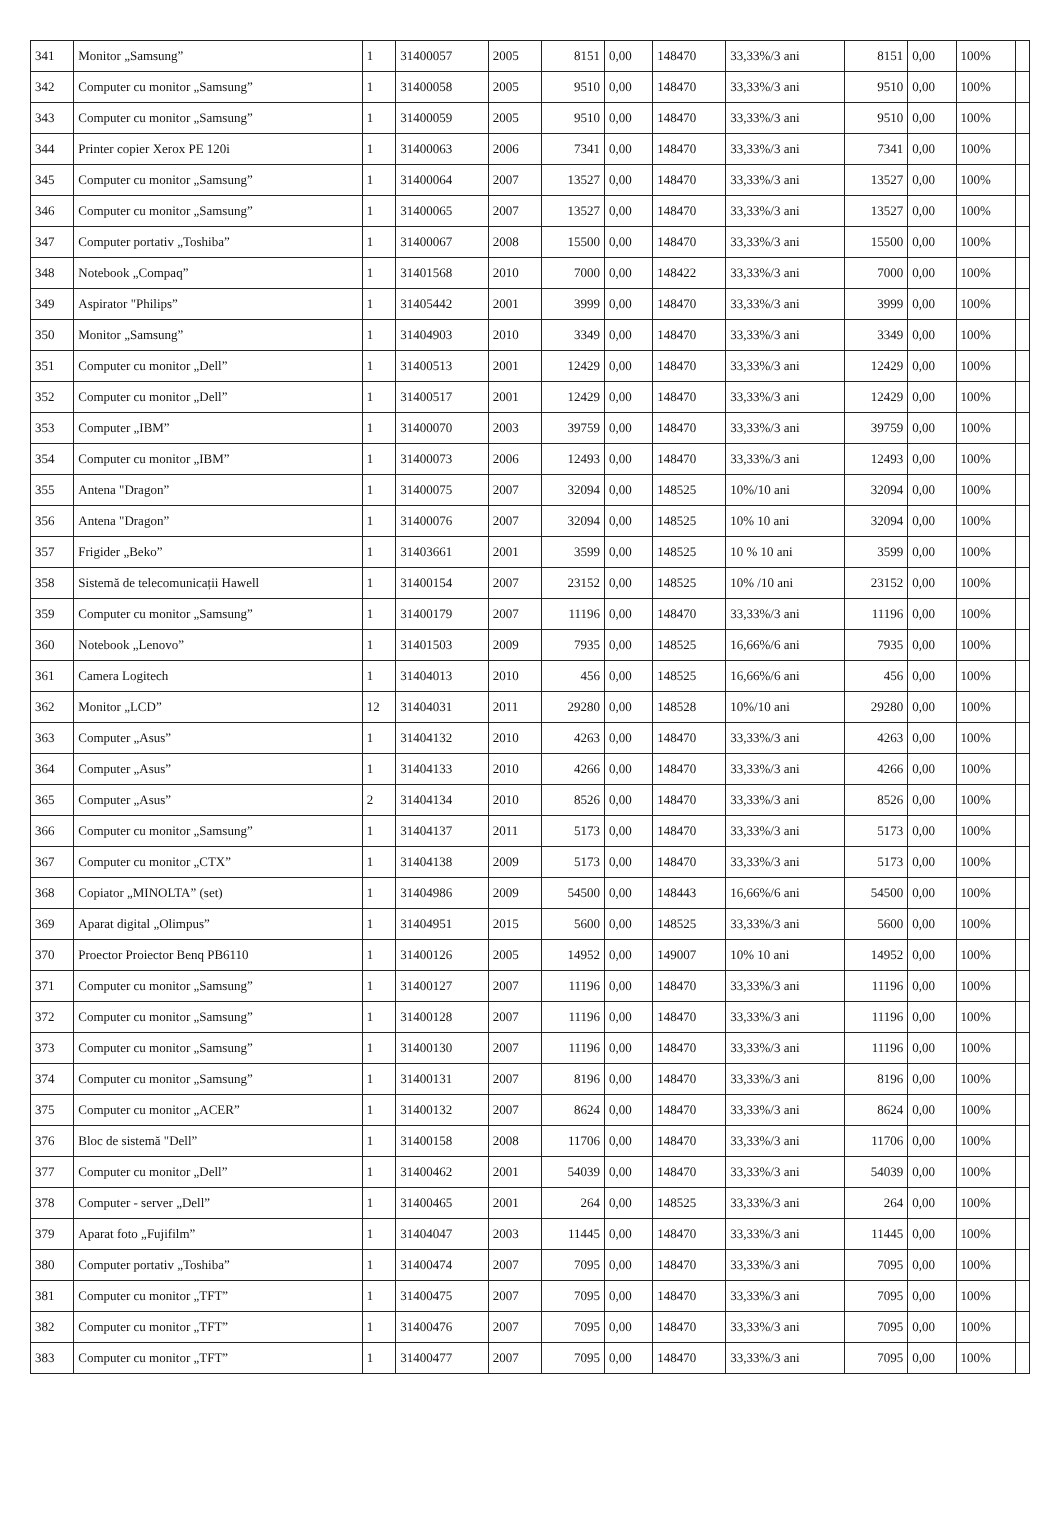| 341 | Monitor „Samsung” | 1 | 31400057 | 2005 | 8151 | 0,00 | 148470 | 33,33%/3 ani | 8151 | 0,00 | 100% | |
| 342 | Computer cu monitor „Samsung” | 1 | 31400058 | 2005 | 9510 | 0,00 | 148470 | 33,33%/3 ani | 9510 | 0,00 | 100% | |
| 343 | Computer cu monitor „Samsung” | 1 | 31400059 | 2005 | 9510 | 0,00 | 148470 | 33,33%/3 ani | 9510 | 0,00 | 100% | |
| 344 | Printer copier Xerox PE 120i | 1 | 31400063 | 2006 | 7341 | 0,00 | 148470 | 33,33%/3 ani | 7341 | 0,00 | 100% | |
| 345 | Computer cu monitor „Samsung” | 1 | 31400064 | 2007 | 13527 | 0,00 | 148470 | 33,33%/3 ani | 13527 | 0,00 | 100% | |
| 346 | Computer cu monitor „Samsung” | 1 | 31400065 | 2007 | 13527 | 0,00 | 148470 | 33,33%/3 ani | 13527 | 0,00 | 100% | |
| 347 | Computer portativ „Toshiba” | 1 | 31400067 | 2008 | 15500 | 0,00 | 148470 | 33,33%/3 ani | 15500 | 0,00 | 100% | |
| 348 | Notebook „Compaq” | 1 | 31401568 | 2010 | 7000 | 0,00 | 148422 | 33,33%/3 ani | 7000 | 0,00 | 100% | |
| 349 | Aspirator "Philips” | 1 | 31405442 | 2001 | 3999 | 0,00 | 148470 | 33,33%/3 ani | 3999 | 0,00 | 100% | |
| 350 | Monitor „Samsung” | 1 | 31404903 | 2010 | 3349 | 0,00 | 148470 | 33,33%/3 ani | 3349 | 0,00 | 100% | |
| 351 | Computer cu monitor „Dell” | 1 | 31400513 | 2001 | 12429 | 0,00 | 148470 | 33,33%/3 ani | 12429 | 0,00 | 100% | |
| 352 | Computer cu monitor „Dell” | 1 | 31400517 | 2001 | 12429 | 0,00 | 148470 | 33,33%/3 ani | 12429 | 0,00 | 100% | |
| 353 | Computer „IBM” | 1 | 31400070 | 2003 | 39759 | 0,00 | 148470 | 33,33%/3 ani | 39759 | 0,00 | 100% | |
| 354 | Computer cu monitor „IBM” | 1 | 31400073 | 2006 | 12493 | 0,00 | 148470 | 33,33%/3 ani | 12493 | 0,00 | 100% | |
| 355 | Antena "Dragon” | 1 | 31400075 | 2007 | 32094 | 0,00 | 148525 | 10%/10 ani | 32094 | 0,00 | 100% | |
| 356 | Antena "Dragon” | 1 | 31400076 | 2007 | 32094 | 0,00 | 148525 | 10% 10 ani | 32094 | 0,00 | 100% | |
| 357 | Frigider „Beko” | 1 | 31403661 | 2001 | 3599 | 0,00 | 148525 | 10 % 10 ani | 3599 | 0,00 | 100% | |
| 358 | Sistemă de telecomunicații Hawell | 1 | 31400154 | 2007 | 23152 | 0,00 | 148525 | 10% /10 ani | 23152 | 0,00 | 100% | |
| 359 | Computer cu monitor „Samsung” | 1 | 31400179 | 2007 | 11196 | 0,00 | 148470 | 33,33%/3 ani | 11196 | 0,00 | 100% | |
| 360 | Notebook „Lenovo” | 1 | 31401503 | 2009 | 7935 | 0,00 | 148525 | 16,66%/6 ani | 7935 | 0,00 | 100% | |
| 361 | Camera Logitech | 1 | 31404013 | 2010 | 456 | 0,00 | 148525 | 16,66%/6 ani | 456 | 0,00 | 100% | |
| 362 | Monitor „LCD” | 12 | 31404031 | 2011 | 29280 | 0,00 | 148528 | 10%/10 ani | 29280 | 0,00 | 100% | |
| 363 | Computer „Asus” | 1 | 31404132 | 2010 | 4263 | 0,00 | 148470 | 33,33%/3 ani | 4263 | 0,00 | 100% | |
| 364 | Computer „Asus” | 1 | 31404133 | 2010 | 4266 | 0,00 | 148470 | 33,33%/3 ani | 4266 | 0,00 | 100% | |
| 365 | Computer „Asus” | 2 | 31404134 | 2010 | 8526 | 0,00 | 148470 | 33,33%/3 ani | 8526 | 0,00 | 100% | |
| 366 | Computer cu monitor „Samsung” | 1 | 31404137 | 2011 | 5173 | 0,00 | 148470 | 33,33%/3 ani | 5173 | 0,00 | 100% | |
| 367 | Computer cu monitor „CTX” | 1 | 31404138 | 2009 | 5173 | 0,00 | 148470 | 33,33%/3 ani | 5173 | 0,00 | 100% | |
| 368 | Copiator „MINOLTA” (set) | 1 | 31404986 | 2009 | 54500 | 0,00 | 148443 | 16,66%/6 ani | 54500 | 0,00 | 100% | |
| 369 | Aparat digital „Olimpus” | 1 | 31404951 | 2015 | 5600 | 0,00 | 148525 | 33,33%/3 ani | 5600 | 0,00 | 100% | |
| 370 | Proector Proiector Benq PB6110 | 1 | 31400126 | 2005 | 14952 | 0,00 | 149007 | 10% 10 ani | 14952 | 0,00 | 100% | |
| 371 | Computer cu monitor „Samsung” | 1 | 31400127 | 2007 | 11196 | 0,00 | 148470 | 33,33%/3 ani | 11196 | 0,00 | 100% | |
| 372 | Computer cu monitor „Samsung” | 1 | 31400128 | 2007 | 11196 | 0,00 | 148470 | 33,33%/3 ani | 11196 | 0,00 | 100% | |
| 373 | Computer cu monitor „Samsung” | 1 | 31400130 | 2007 | 11196 | 0,00 | 148470 | 33,33%/3 ani | 11196 | 0,00 | 100% | |
| 374 | Computer cu monitor „Samsung” | 1 | 31400131 | 2007 | 8196 | 0,00 | 148470 | 33,33%/3 ani | 8196 | 0,00 | 100% | |
| 375 | Computer cu monitor „ACER” | 1 | 31400132 | 2007 | 8624 | 0,00 | 148470 | 33,33%/3 ani | 8624 | 0,00 | 100% | |
| 376 | Bloc de sistemă "Dell” | 1 | 31400158 | 2008 | 11706 | 0,00 | 148470 | 33,33%/3 ani | 11706 | 0,00 | 100% | |
| 377 | Computer cu monitor „Dell” | 1 | 31400462 | 2001 | 54039 | 0,00 | 148470 | 33,33%/3 ani | 54039 | 0,00 | 100% | |
| 378 | Computer - server „Dell” | 1 | 31400465 | 2001 | 264 | 0,00 | 148525 | 33,33%/3 ani | 264 | 0,00 | 100% | |
| 379 | Aparat foto „Fujifilm” | 1 | 31404047 | 2003 | 11445 | 0,00 | 148470 | 33,33%/3 ani | 11445 | 0,00 | 100% | |
| 380 | Computer portativ „Toshiba” | 1 | 31400474 | 2007 | 7095 | 0,00 | 148470 | 33,33%/3 ani | 7095 | 0,00 | 100% | |
| 381 | Computer cu monitor „TFT” | 1 | 31400475 | 2007 | 7095 | 0,00 | 148470 | 33,33%/3 ani | 7095 | 0,00 | 100% | |
| 382 | Computer cu monitor „TFT” | 1 | 31400476 | 2007 | 7095 | 0,00 | 148470 | 33,33%/3 ani | 7095 | 0,00 | 100% | |
| 383 | Computer cu monitor „TFT” | 1 | 31400477 | 2007 | 7095 | 0,00 | 148470 | 33,33%/3 ani | 7095 | 0,00 | 100% | |